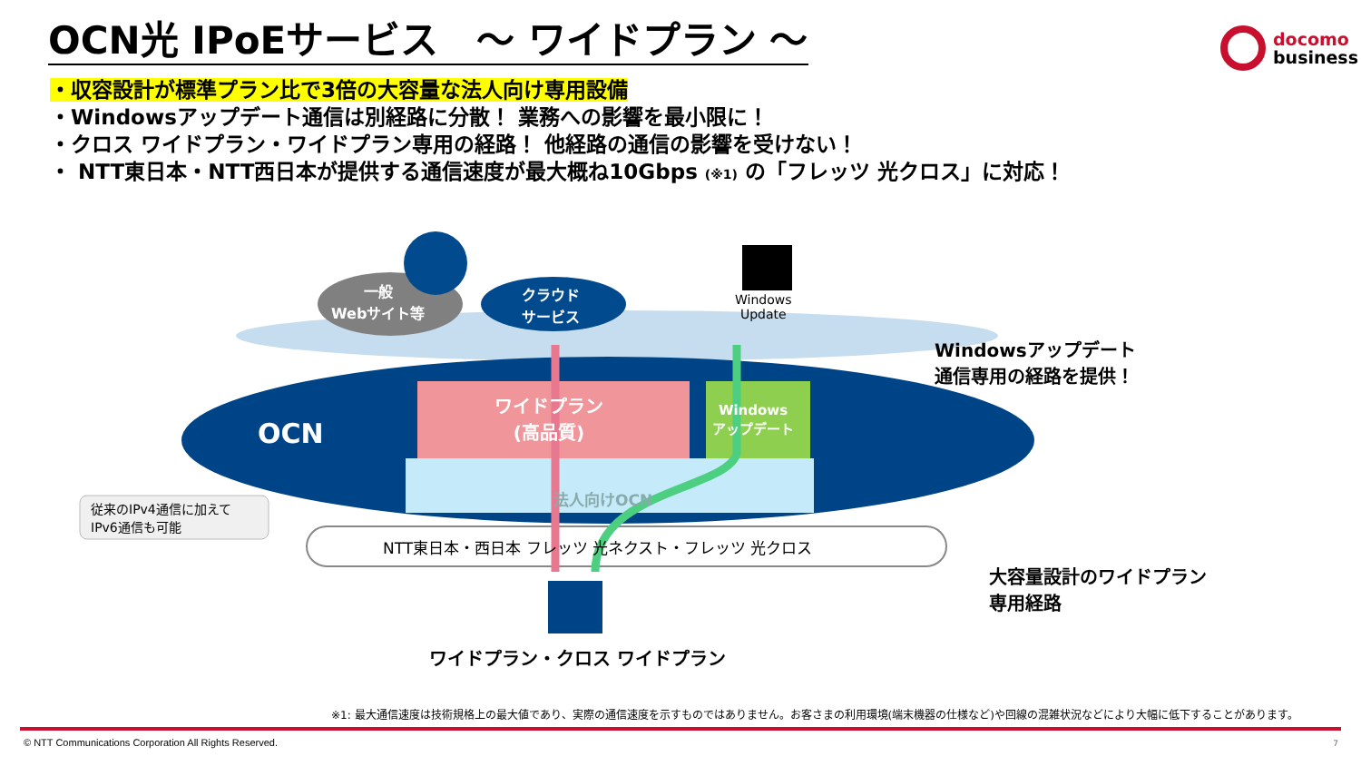OCN光 IPoEサービス　～ ワイドプラン ～
docomo
business
・収容設計が標準プラン比で3倍の大容量な法人向け専用設備
・Windowsアップデート通信は別経路に分散！ 業務への影響を最小限に！
・クロス ワイドプラン・ワイドプラン専用の経路！ 他経路の通信の影響を受けない！
・ NTT東日本・NTT西日本が提供する通信速度が最大概ね10Gbps (※1) の「フレッツ 光クロス」に対応！
一般
Webサイト等
クラウド
サービス
Windows
Update
Windowsアップデート
通信専用の経路を提供！
OCN
ワイドプラン
(高品質)
Windows
アップデート
法人向けOCN
従来のIPv4通信に加えて
IPv6通信も可能
NTT東日本・西日本 フレッツ 光ネクスト・フレッツ 光クロス
大容量設計のワイドプラン
専用経路
ワイドプラン・クロス ワイドプラン
※1: 最大通信速度は技術規格上の最大値であり、実際の通信速度を示すものではありません。お客さまの利用環境(端末機器の仕様など)や回線の混雑状況などにより大幅に低下することがあります。
© NTT Communications Corporation All Rights Reserved.
7